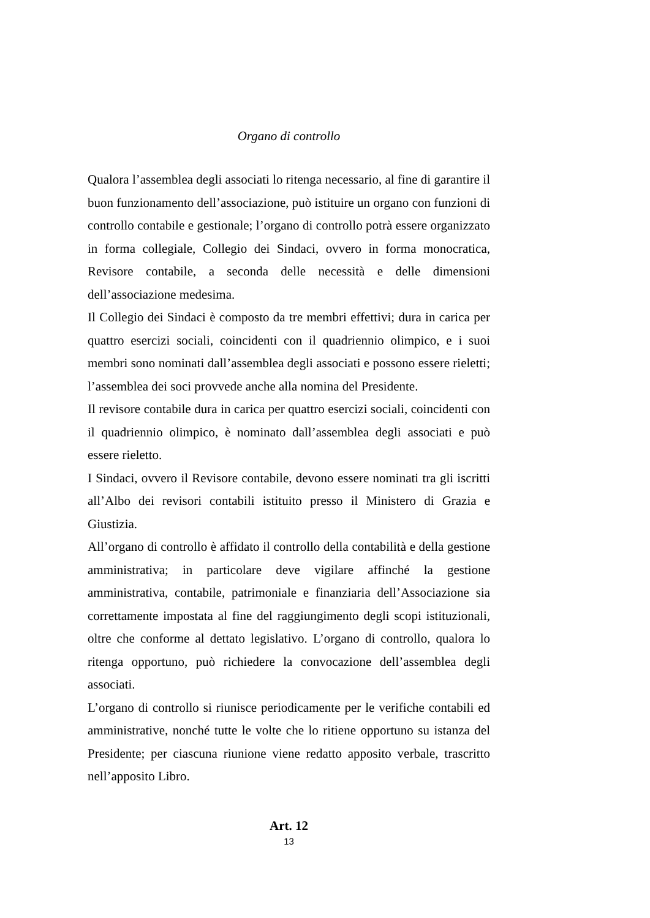Organo di controllo
Qualora l’assemblea degli associati lo ritenga necessario, al fine di garantire il buon funzionamento dell’associazione, può istituire un organo con funzioni di controllo contabile e gestionale; l’organo di controllo potrà essere organizzato in forma collegiale, Collegio dei Sindaci, ovvero in forma monocratica, Revisore contabile, a seconda delle necessità e delle dimensioni dell’associazione medesima.
Il Collegio dei Sindaci è composto da tre membri effettivi; dura in carica per quattro esercizi sociali, coincidenti con il quadriennio olimpico, e i suoi membri sono nominati dall’assemblea degli associati e possono essere rieletti; l’assemblea dei soci provvede anche alla nomina del Presidente.
Il revisore contabile dura in carica per quattro esercizi sociali, coincidenti con il quadriennio olimpico, è nominato dall’assemblea degli associati e può essere rieletto.
I Sindaci, ovvero il Revisore contabile, devono essere nominati tra gli iscritti all’Albo dei revisori contabili istituito presso il Ministero di Grazia e Giustizia.
All’organo di controllo è affidato il controllo della contabilità e della gestione amministrativa; in particolare deve vigilare affinché la gestione amministrativa, contabile, patrimoniale e finanziaria dell’Associazione sia correttamente impostata al fine del raggiungimento degli scopi istituzionali, oltre che conforme al dettato legislativo. L’organo di controllo, qualora lo ritenga opportuno, può richiedere la convocazione dell’assemblea degli associati.
L’organo di controllo si riunisce periodicamente per le verifiche contabili ed amministrative, nonché tutte le volte che lo ritiene opportuno su istanza del Presidente; per ciascuna riunione viene redatto apposito verbale, trascritto nell’apposito Libro.
Art. 12
13